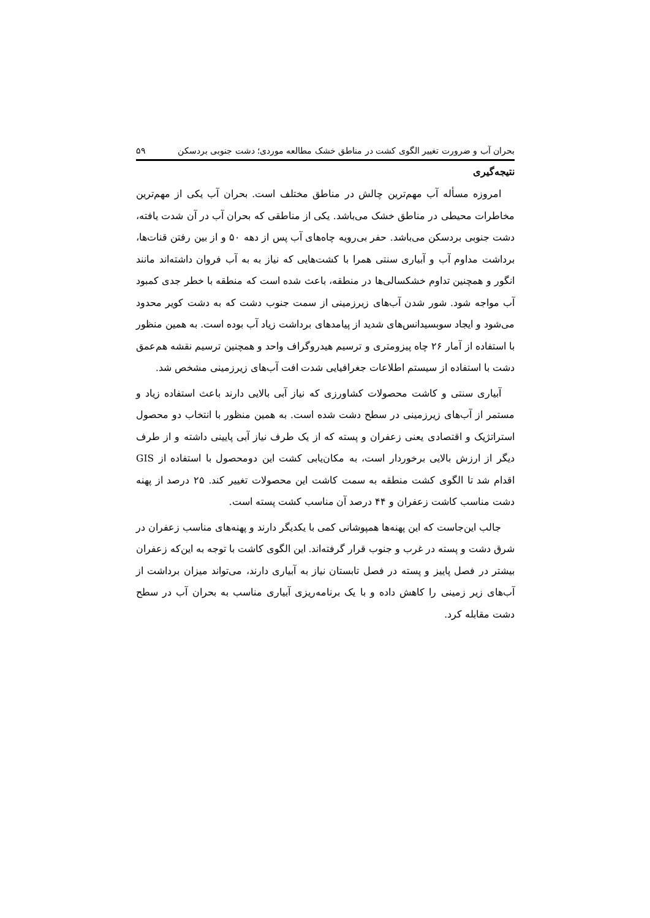بحران آب و ضرورت تغییر الگوی کشت در مناطق خشک مطالعه موردی؛ دشت جنوبی بردسکن ۵۹
نتیجه‌گیری
امروزه مسأله آب مهم‌ترین چالش در مناطق مختلف است. بحران آب یکی از مهم‌ترین مخاطرات محیطی در مناطق خشک می‌باشد. یکی از مناطقی که بحران آب در آن شدت یافته، دشت جنوبی بردسکن می‌باشد. حفر بی‌رویه چاه‌های آب پس از دهه ۵۰ و از بین رفتن قنات‌ها، برداشت مداوم آب و آبیاری سنتی همرا با کشت‌هایی که نیاز به به آب فروان داشته‌اند مانند انگور و همچنین تداوم خشکسالی‌ها در منطقه، باعث شده است که منطقه با خطر جدی کمبود آب مواجه شود. شور شدن آب‌های زیرزمینی از سمت جنوب دشت که به دشت کویر محدود می‌شود و ایجاد سوبسیدانس‌های شدید از پیامدهای برداشت زیاد آب بوده است. به همین منظور با استفاده از آمار ۲۶ چاه پیزومتری و ترسیم هیدروگراف واحد و همچنین ترسیم نقشه هم‌عمق دشت با استفاده از سیستم اطلاعات جغرافیایی شدت افت آب‌های زیرزمینی مشخص شد.
آبیاری سنتی و کاشت محصولات کشاورزی که نیاز آبی بالایی دارند باعث استفاده زیاد و مستمر از آب‌های زیرزمینی در سطح دشت شده است. به همین منظور با انتخاب دو محصول استراتژیک و اقتصادی یعنی زعفران و پسته که از یک طرف نیاز آبی پایینی داشته و از طرف دیگر از ارزش بالایی برخوردار است، به مکان‌یابی کشت این دومحصول با استفاده از GIS اقدام شد تا الگوی کشت منطقه به سمت کاشت این محصولات تغییر کند. ۲۵ درصد از پهنه دشت مناسب کاشت زعفران و ۴۴ درصد آن مناسب کشت پسته است.
جالب این‌جاست که این پهنه‌ها همپوشانی کمی با یکدیگر دارند و پهنه‌های مناسب زعفران در شرق دشت و پسته در غرب و جنوب قرار گرفته‌اند. این الگوی کاشت با توجه به این‌که زعفران بیشتر در فصل پاییز و پسته در فصل تابستان نیاز به آبیاری دارند، می‌تواند میزان برداشت از آب‌های زیر زمینی را کاهش داده و با یک برنامه‌ریزی آبیاری مناسب به بحران آب در سطح دشت مقابله کرد.